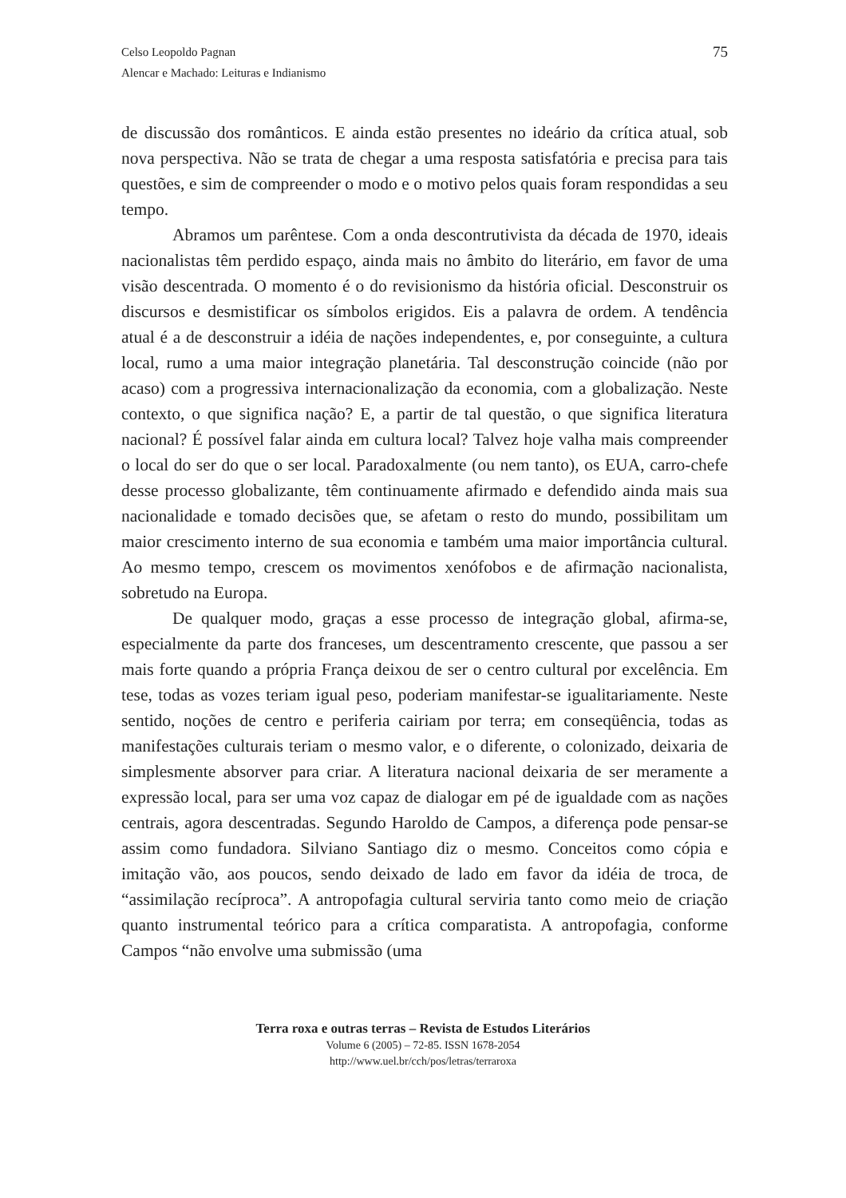75 Celso Leopoldo Pagnan
Alencar e Machado: Leituras e Indianismo
de discussão dos românticos. E ainda estão presentes no ideário da crítica atual, sob nova perspectiva. Não se trata de chegar a uma resposta satisfatória e precisa para tais questões, e sim de compreender o modo e o motivo pelos quais foram respondidas a seu tempo.
Abramos um parêntese. Com a onda descontrutivista da década de 1970, ideais nacionalistas têm perdido espaço, ainda mais no âmbito do literário, em favor de uma visão descentrada. O momento é o do revisionismo da história oficial. Desconstruir os discursos e desmistificar os símbolos erigidos. Eis a palavra de ordem. A tendência atual é a de desconstruir a idéia de nações independentes, e, por conseguinte, a cultura local, rumo a uma maior integração planetária. Tal desconstrução coincide (não por acaso) com a progressiva internacionalização da economia, com a globalização. Neste contexto, o que significa nação? E, a partir de tal questão, o que significa literatura nacional? É possível falar ainda em cultura local? Talvez hoje valha mais compreender o local do ser do que o ser local. Paradoxalmente (ou nem tanto), os EUA, carro-chefe desse processo globalizante, têm continuamente afirmado e defendido ainda mais sua nacionalidade e tomado decisões que, se afetam o resto do mundo, possibilitam um maior crescimento interno de sua economia e também uma maior importância cultural. Ao mesmo tempo, crescem os movimentos xenófobos e de afirmação nacionalista, sobretudo na Europa.
De qualquer modo, graças a esse processo de integração global, afirma-se, especialmente da parte dos franceses, um descentramento crescente, que passou a ser mais forte quando a própria França deixou de ser o centro cultural por excelência. Em tese, todas as vozes teriam igual peso, poderiam manifestar-se igualitariamente. Neste sentido, noções de centro e periferia cairiam por terra; em conseqüência, todas as manifestações culturais teriam o mesmo valor, e o diferente, o colonizado, deixaria de simplesmente absorver para criar. A literatura nacional deixaria de ser meramente a expressão local, para ser uma voz capaz de dialogar em pé de igualdade com as nações centrais, agora descentradas. Segundo Haroldo de Campos, a diferença pode pensar-se assim como fundadora. Silviano Santiago diz o mesmo. Conceitos como cópia e imitação vão, aos poucos, sendo deixado de lado em favor da idéia de troca, de “assimilação recíproca”. A antropofagia cultural serviria tanto como meio de criação quanto instrumental teórico para a crítica comparatista. A antropofagia, conforme Campos “não envolve uma submissão (uma
Terra roxa e outras terras – Revista de Estudos Literários
Volume 6 (2005) – 72-85. ISSN 1678-2054
http://www.uel.br/cch/pos/letras/terraroxa